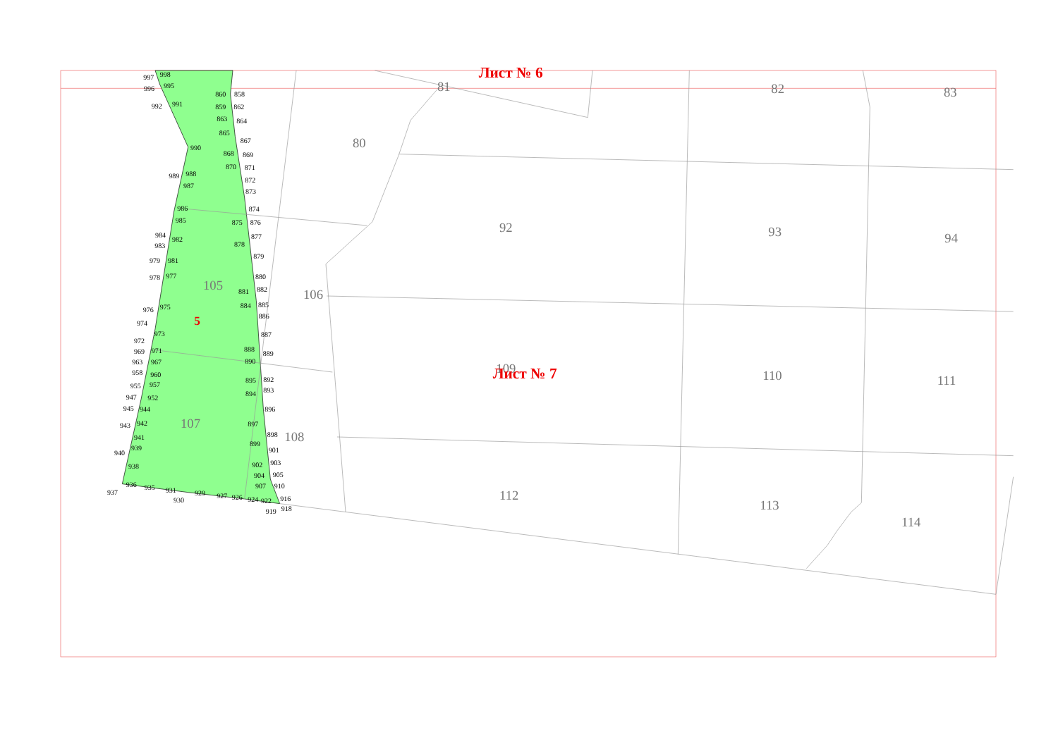Лист № 6
81
82
83
80
92
93
94
105
106
5
109
Лист № 7
110
111
107
108
112
113
114
997
998
996
995
992
991
860
858
859
862
863
864
865
867
990
868
869
870
871
989
988
872
987
873
986
874
985
875
876
984
877
982
983
878
879
979
981
978
977
880
881
882
884
885
976
975
886
974
973
887
972
888
969
971
889
963
967
890
958
960
895
892
955
957
893
894
947
952
945
944
896
943
942
897
898
941
899
939
901
940
903
902
938
904
905
907
910
936
935
931
937
929
927
926
924
922
916
930
919
918